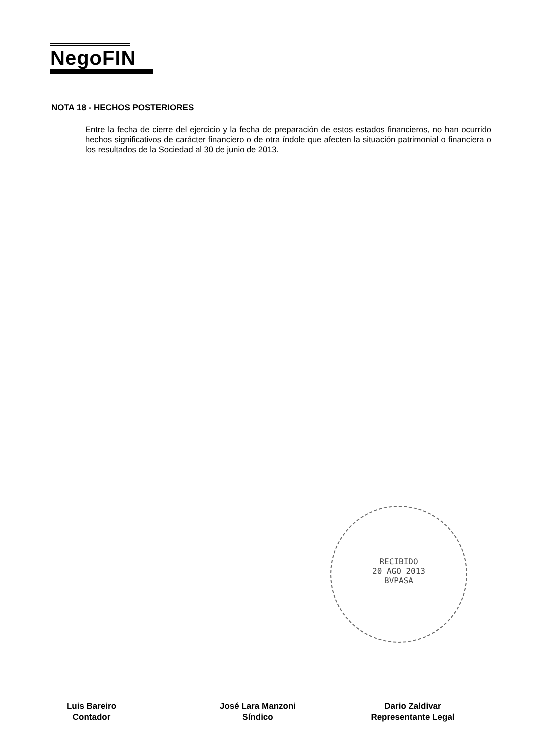NegoFIN
NOTA 18 - HECHOS POSTERIORES
Entre la fecha de cierre del ejercicio y la fecha de preparación de estos estados financieros, no han ocurrido hechos significativos de carácter financiero o de otra índole que afecten la situación patrimonial o financiera o los resultados de la Sociedad al 30 de junio de 2013.
RECIBIDO
20 AGO 2013
BVPASA
Luis Bareiro
Contador
José Lara Manzoni
Síndico
Dario Zaldivar
Representante Legal